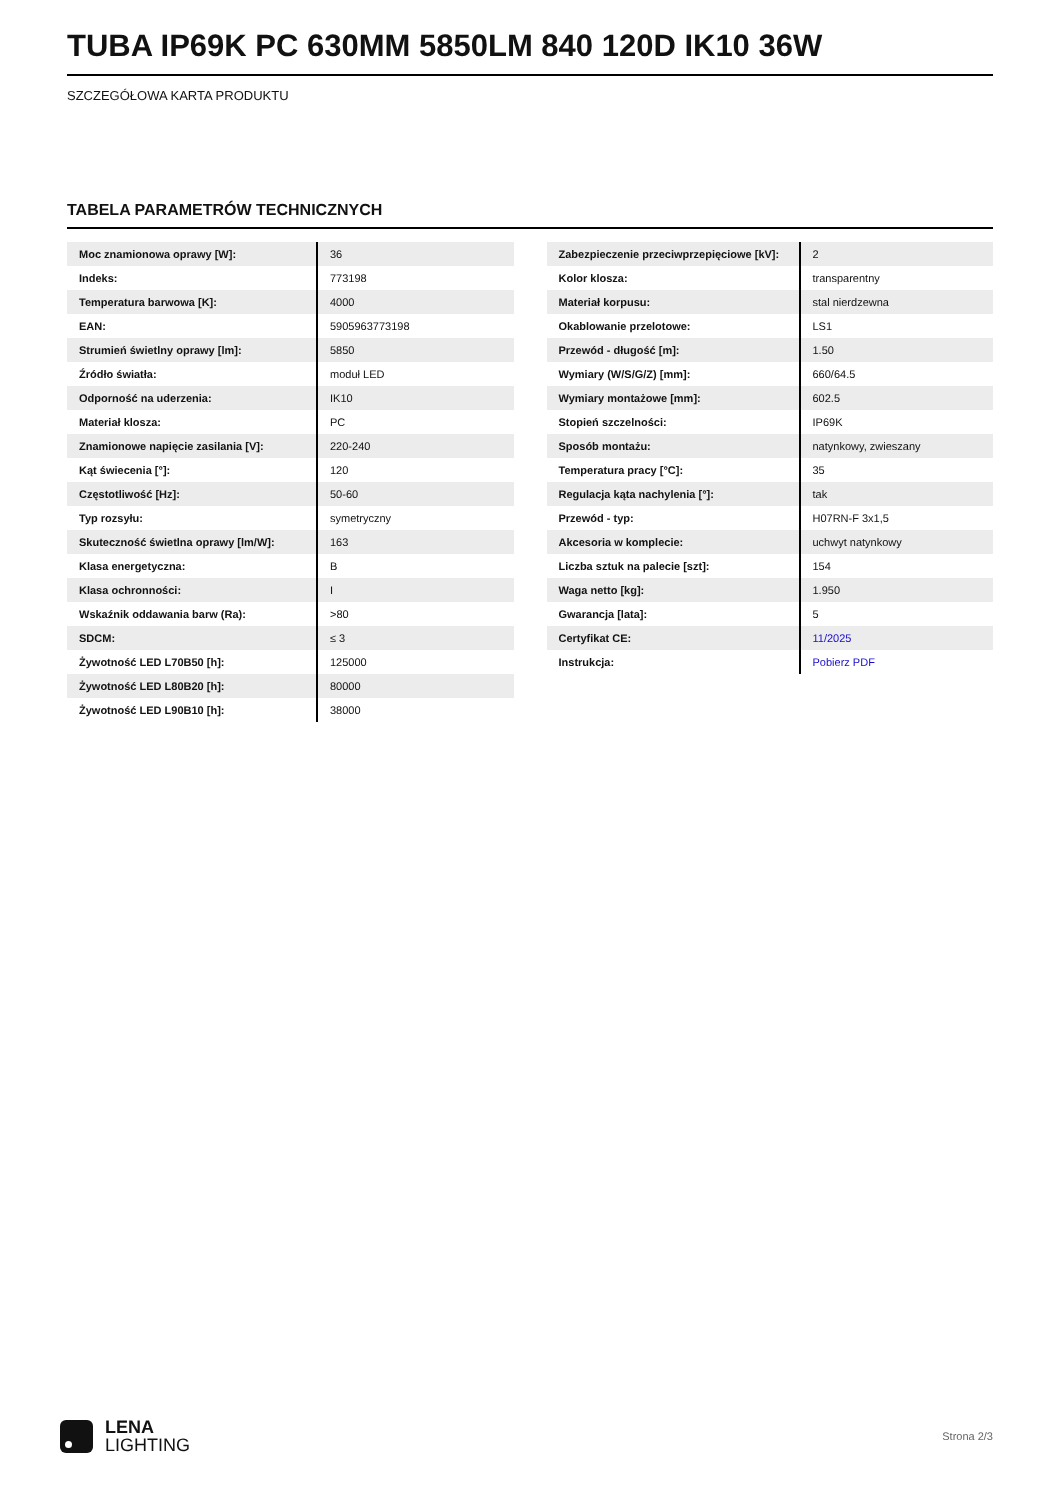TUBA IP69K PC 630MM 5850LM 840 120D IK10 36W
SZCZEGÓŁOWA KARTA PRODUKTU
TABELA PARAMETRÓW TECHNICZNYCH
| Moc znamionowa oprawy [W]: | 36 |
| Indeks: | 773198 |
| Temperatura barwowa [K]: | 4000 |
| EAN: | 5905963773198 |
| Strumień świetlny oprawy [lm]: | 5850 |
| Źródło światła: | moduł LED |
| Odporność na uderzenia: | IK10 |
| Materiał klosza: | PC |
| Znamionowe napięcie zasilania [V]: | 220-240 |
| Kąt świecenia [°]: | 120 |
| Częstotliwość [Hz]: | 50-60 |
| Typ rozsyłu: | symetryczny |
| Skuteczność świetlna oprawy [lm/W]: | 163 |
| Klasa energetyczna: | B |
| Klasa ochronności: | I |
| Wskaźnik oddawania barw (Ra): | >80 |
| SDCM: | ≤ 3 |
| Żywotność LED L70B50 [h]: | 125000 |
| Żywotność LED L80B20 [h]: | 80000 |
| Żywotność LED L90B10 [h]: | 38000 |
| Zabezpieczenie przeciwprzepięciowe [kV]: | 2 |
| Kolor klosza: | transparentny |
| Materiał korpusu: | stal nierdzewna |
| Okablowanie przelotowe: | LS1 |
| Przewód - długość [m]: | 1.50 |
| Wymiary (W/S/G/Z) [mm]: | 660/64.5 |
| Wymiary montażowe [mm]: | 602.5 |
| Stopień szczelności: | IP69K |
| Sposób montażu: | natynkowy, zwieszany |
| Temperatura pracy [°C]: | 35 |
| Regulacja kąta nachylenia [°]: | tak |
| Przewód - typ: | H07RN-F 3x1,5 |
| Akcesoria w komplecie: | uchwyt natynkowy |
| Liczba sztuk na palecie [szt]: | 154 |
| Waga netto [kg]: | 1.950 |
| Gwarancja [lata]: | 5 |
| Certyfikat CE: | 11/2025 |
| Instrukcja: | Pobierz PDF |
LENA
LIGHTING
Strona 2/3